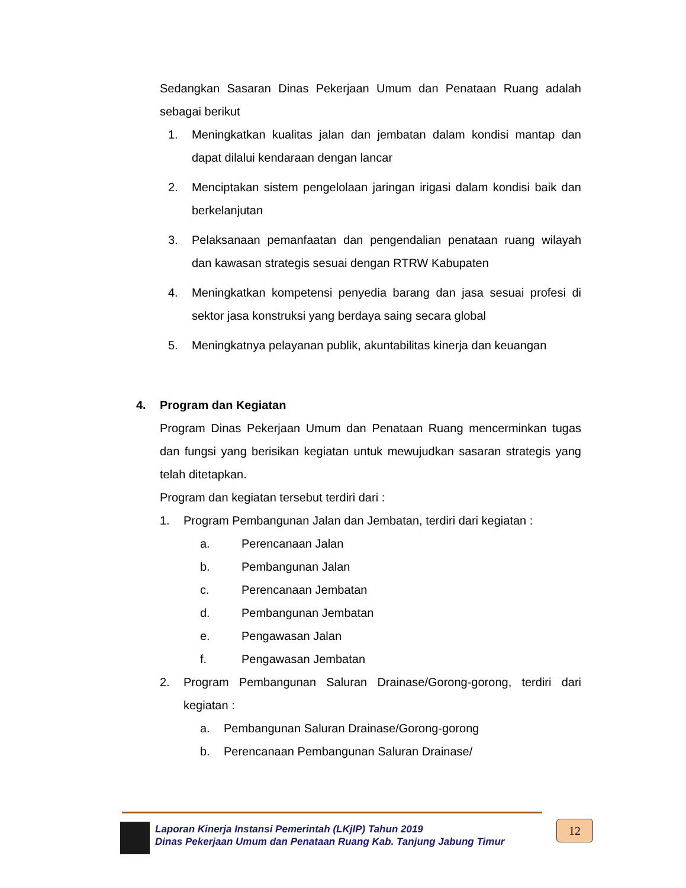Sedangkan Sasaran Dinas Pekerjaan Umum dan Penataan Ruang adalah sebagai berikut
1. Meningkatkan kualitas jalan dan jembatan dalam kondisi mantap dan dapat dilalui kendaraan dengan lancar
2. Menciptakan sistem pengelolaan jaringan irigasi dalam kondisi baik dan berkelanjutan
3. Pelaksanaan pemanfaatan dan pengendalian penataan ruang wilayah dan kawasan strategis sesuai dengan RTRW Kabupaten
4. Meningkatkan kompetensi penyedia barang dan jasa sesuai profesi di sektor jasa konstruksi yang berdaya saing secara global
5. Meningkatnya pelayanan publik, akuntabilitas kinerja dan keuangan
4. Program dan Kegiatan
Program Dinas Pekerjaan Umum dan Penataan Ruang mencerminkan tugas dan fungsi yang berisikan kegiatan untuk mewujudkan sasaran strategis yang telah ditetapkan.
Program dan kegiatan tersebut terdiri dari :
1. Program Pembangunan Jalan dan Jembatan, terdiri dari kegiatan :
a. Perencanaan Jalan
b. Pembangunan Jalan
c. Perencanaan Jembatan
d. Pembangunan Jembatan
e. Pengawasan Jalan
f. Pengawasan Jembatan
2. Program Pembangunan Saluran Drainase/Gorong-gorong, terdiri dari kegiatan :
a. Pembangunan Saluran Drainase/Gorong-gorong
b. Perencanaan Pembangunan Saluran Drainase/
Laporan Kinerja Instansi Pemerintah (LKjIP) Tahun 2019
Dinas Pekerjaan Umum dan Penataan Ruang Kab. Tanjung Jabung Timur
12